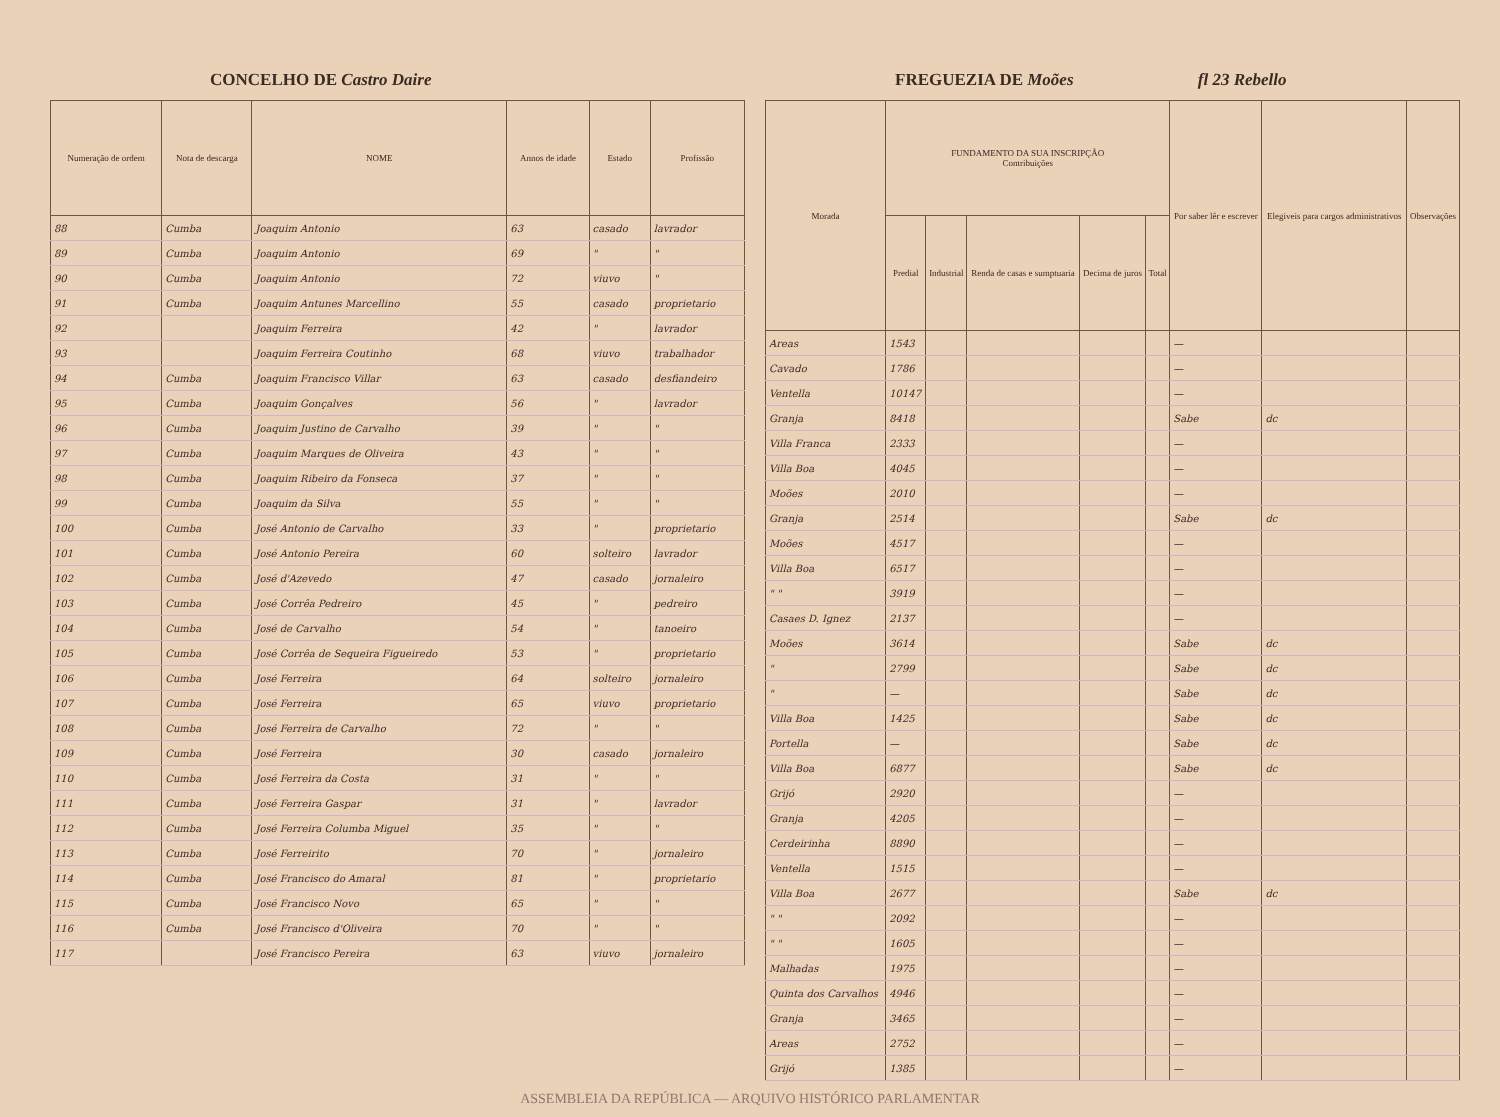CONCELHO DE Castro Daire
| Numeração de ordem | Nota de descarga | NOME | Annos de idade | Estado | Profissão |
| --- | --- | --- | --- | --- | --- |
| 88 | Cumba | Joaquim Antonio | 63 | casado | lavrador |
| 89 | Cumba | Joaquim Antonio | 69 | " | " |
| 90 | Cumba | Joaquim Antonio | 72 | viuvo | " |
| 91 | Cumba | Joaquim Antunes Marcellino | 55 | casado | proprietario |
| 92 | | Joaquim Ferreira | 42 | " | lavrador |
| 93 | | Joaquim Ferreira Coutinho | 68 | viuvo | trabalhador |
| 94 | Cumba | Joaquim Francisco Villar | 63 | casado | desfiandeiro |
| 95 | Cumba | Joaquim Gonçalves | 56 | " | lavrador |
| 96 | Cumba | Joaquim Justino de Carvalho | 39 | " | " |
| 97 | Cumba | Joaquim Marques de Oliveira | 43 | " | " |
| 98 | Cumba | Joaquim Ribeiro da Fonseca | 37 | " | " |
| 99 | Cumba | Joaquim da Silva | 55 | " | " |
| 100 | Cumba | José Antonio de Carvalho | 33 | " | proprietario |
| 101 | Cumba | José Antonio Pereira | 60 | solteiro | lavrador |
| 102 | Cumba | José d'Azevedo | 47 | casado | jornaleiro |
| 103 | Cumba | José Corrêa Pedreiro | 45 | " | pedreiro |
| 104 | Cumba | José de Carvalho | 54 | " | tanoeiro |
| 105 | Cumba | José Corrêa de Sequeira Figueiredo | 53 | " | proprietario |
| 106 | Cumba | José Ferreira | 64 | solteiro | jornaleiro |
| 107 | Cumba | José Ferreira | 65 | viuvo | proprietario |
| 108 | Cumba | José Ferreira de Carvalho | 72 | " | " |
| 109 | Cumba | José Ferreira | 30 | casado | jornaleiro |
| 110 | Cumba | José Ferreira da Costa | 31 | " | " |
| 111 | Cumba | José Ferreira Gaspar | 31 | " | lavrador |
| 112 | Cumba | José Ferreira Columba Miguel | 35 | " | " |
| 113 | Cumba | José Ferreirito | 70 | " | jornaleiro |
| 114 | Cumba | José Francisco do Amaral | 81 | " | proprietario |
| 115 | Cumba | José Francisco Novo | 65 | " | " |
| 116 | Cumba | José Francisco d'Oliveira | 70 | " | " |
| 117 | | José Francisco Pereira | 63 | viuvo | jornaleiro |
FREGUEZIA DE Moões fl 23 Rebello
| Morada | FUNDAMENTO DA SUA INSCRIPÇÃO Contribuições | | | | | Por saber lêr e escrever | Elegiveis para cargos administrativos | Observações |
| --- | --- | --- | --- | --- | --- | --- | --- | --- |
| | Predial | Industrial | Renda de casas e sumptuaria | Decima de juros | Total | | | |
| Areas | 1543 | | | | | — | | |
| Cavado | 1786 | | | | | — | | |
| Ventella | 10147 | | | | | — | | |
| Granja | 8418 | | | | | Sabe | dc | |
| Villa Franca | 2333 | | | | | — | | |
| Villa Boa | 4045 | | | | | — | | |
| Moões | 2010 | | | | | — | | |
| Granja | 2514 | | | | | Sabe | dc | |
| Moões | 4517 | | | | | — | | |
| Villa Boa | 6517 | | | | | — | | |
| " " | 3919 | | | | | — | | |
| Casaes D. Ignez | 2137 | | | | | — | | |
| Moões | 3614 | | | | | Sabe | dc | |
| " | 2799 | | | | | Sabe | dc | |
| " | — | | | | | Sabe | dc | |
| Villa Boa | 1425 | | | | | Sabe | dc | |
| Portella | — | | | | | Sabe | dc | |
| Villa Boa | 6877 | | | | | Sabe | dc | |
| Grijó | 2920 | | | | | — | | |
| Granja | 4205 | | | | | — | | |
| Cerdeirinha | 8890 | | | | | — | | |
| Ventella | 1515 | | | | | — | | |
| Villa Boa | 2677 | | | | | Sabe | dc | |
| " " | 2092 | | | | | — | | |
| " " | 1605 | | | | | — | | |
| Malhadas | 1975 | | | | | — | | |
| Quinta dos Carvalhos | 4946 | | | | | — | | |
| Granja | 3465 | | | | | — | | |
| Areas | 2752 | | | | | — | | |
| Grijó | 1385 | | | | | — | | |
ASSEMBLEIA DA REPÚBLICA — ARQUIVO HISTÓRICO PARLAMENTAR